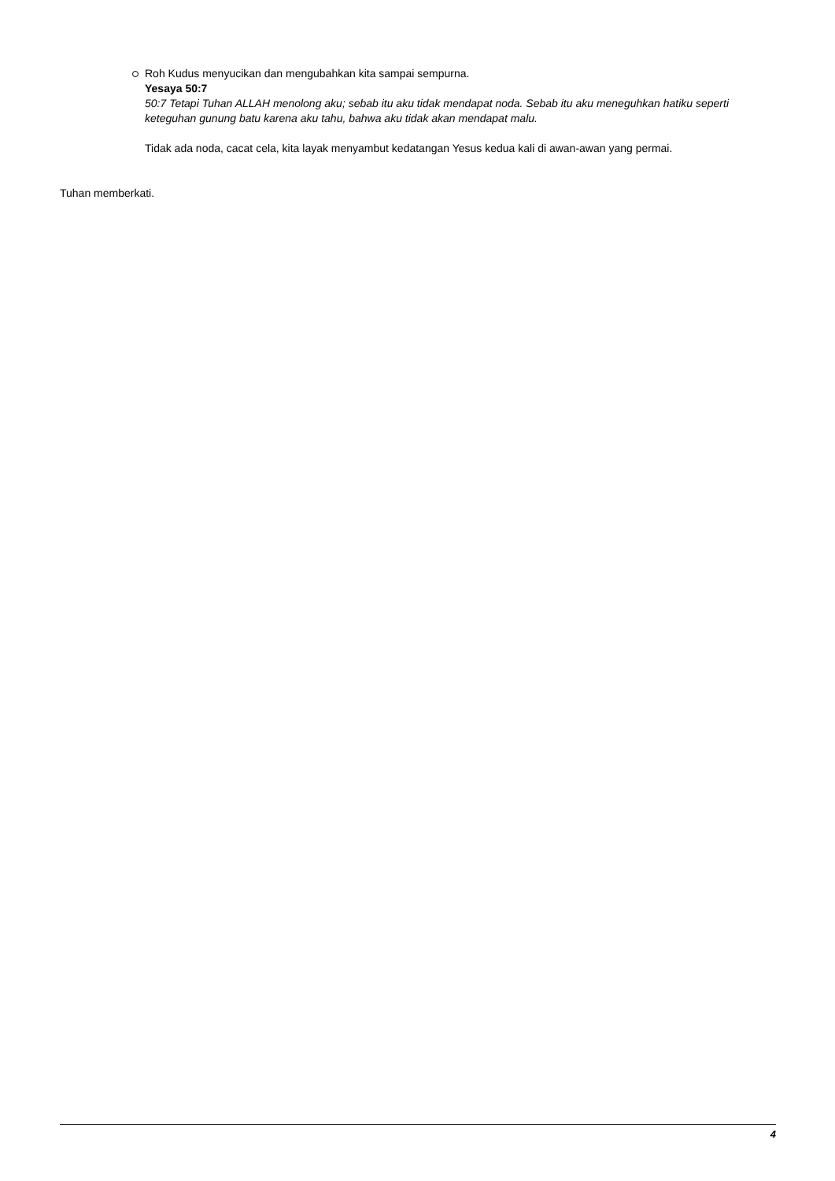Roh Kudus menyucikan dan mengubahkan kita sampai sempurna.
Yesaya 50:7
50:7 Tetapi Tuhan ALLAH menolong aku; sebab itu aku tidak mendapat noda. Sebab itu aku meneguhkan hatiku seperti keteguhan gunung batu karena aku tahu, bahwa aku tidak akan mendapat malu.
Tidak ada noda, cacat cela, kita layak menyambut kedatangan Yesus kedua kali di awan-awan yang permai.
Tuhan memberkati.
4